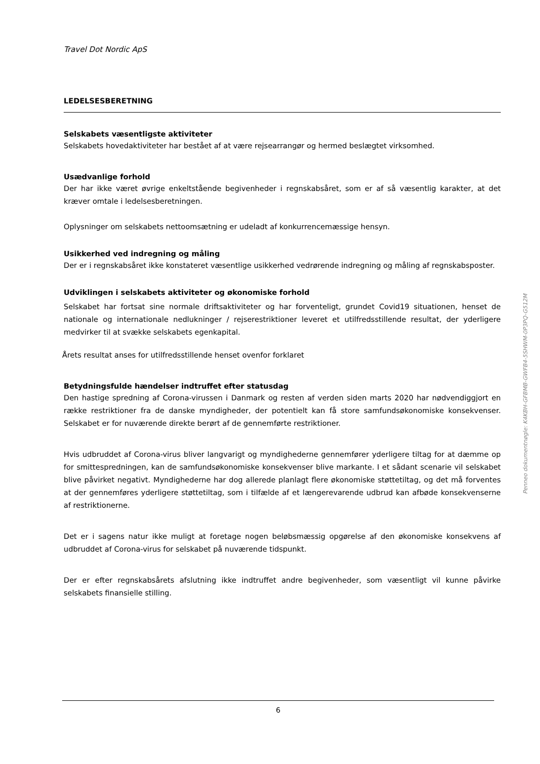Travel Dot Nordic ApS
LEDELSESBERETNING
Selskabets væsentligste aktiviteter
Selskabets hovedaktiviteter har bestået af at være rejsearrangør og hermed beslægtet virksomhed.
Usædvanlige forhold
Der har ikke været øvrige enkeltstående begivenheder i regnskabsåret, som er af så væsentlig karakter, at det kræver omtale i ledelsesberetningen.
Oplysninger om selskabets nettoomsætning er udeladt af konkurrencemæssige hensyn.
Usikkerhed ved indregning og måling
Der er i regnskabsåret ikke konstateret væsentlige usikkerhed vedrørende indregning og måling af regnskabsposter.
Udviklingen i selskabets aktiviteter og økonomiske forhold
Selskabet har fortsat sine normale driftsaktiviteter og har forventeligt, grundet Covid19 situationen, henset de nationale og internationale nedlukninger / rejserestriktioner leveret et utilfredsstillende resultat, der yderligere medvirker til at svække selskabets egenkapital.
Årets resultat anses for utilfredsstillende henset ovenfor forklaret
Betydningsfulde hændelser indtruffet efter statusdag
Den hastige spredning af Corona-virussen i Danmark og resten af verden siden marts 2020 har nødvendiggjort en række restriktioner fra de danske myndigheder, der potentielt kan få store samfundsøkonomiske konsekvenser. Selskabet er for nuværende direkte berørt af de gennemførte restriktioner.
Hvis udbruddet af Corona-virus bliver langvarigt og myndighederne gennemfører yderligere tiltag for at dæmme op for smittespredningen, kan de samfundsøkonomiske konsekvenser blive markante. I et sådant scenarie vil selskabet blive påvirket negativt. Myndighederne har dog allerede planlagt flere økonomiske støttetiltag, og det må forventes at der gennemføres yderligere støttetiltag, som i tilfælde af et længerevarende udbrud kan afbøde konsekvenserne af restriktionerne.
Det er i sagens natur ikke muligt at foretage nogen beløbsmæssig opgørelse af den økonomiske konsekvens af udbruddet af Corona-virus for selskabet på nuværende tidspunkt.
Der er efter regnskabsårets afslutning ikke indtruffet andre begivenheder, som væsentligt vil kunne påvirke selskabets finansielle stilling.
Penneo dokumentnøgle: K4KBH-GFBMB-GWFB4-5SHWM-0P3PQ-G512M
6